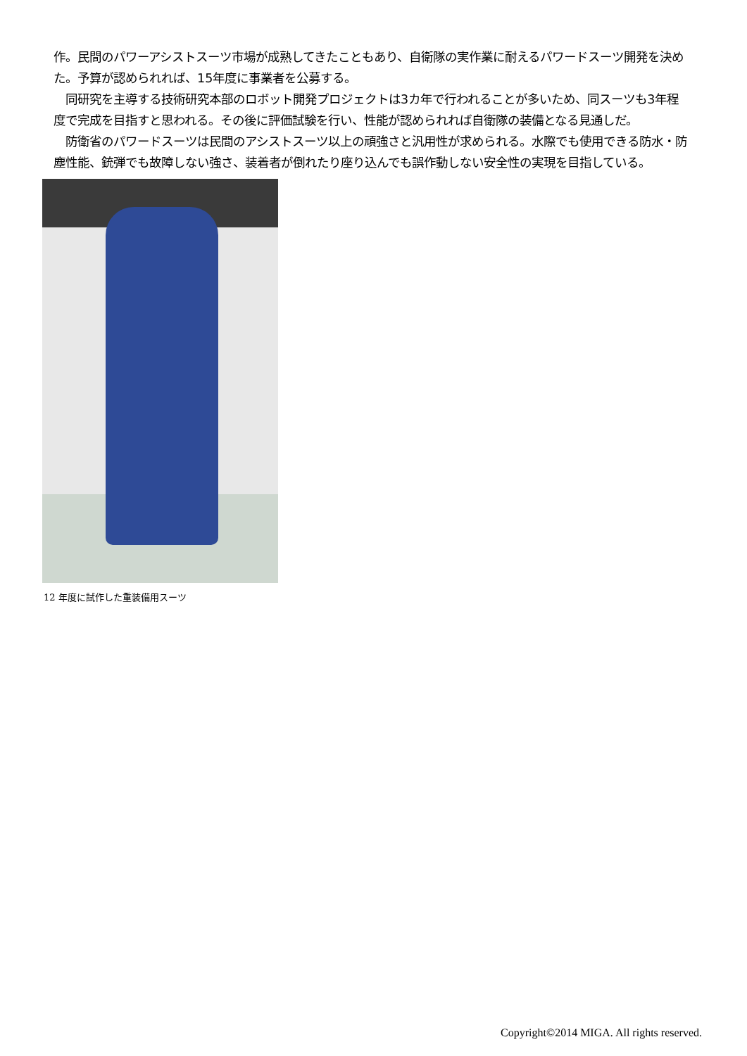作。民間のパワーアシストスーツ市場が成熟してきたこともあり、自衛隊の実作業に耐えるパワードスーツ開発を決めた。予算が認められれば、15年度に事業者を公募する。
　同研究を主導する技術研究本部のロボット開発プロジェクトは3カ年で行われることが多いため、同スーツも3年程度で完成を目指すと思われる。その後に評価試験を行い、性能が認められれば自衛隊の装備となる見通しだ。
　防衛省のパワードスーツは民間のアシストスーツ以上の頑強さと汎用性が求められる。水際でも使用できる防水・防塵性能、銃弾でも故障しない強さ、装着者が倒れたり座り込んでも誤作動しない安全性の実現を目指している。
12 年度に試作した重装備用スーツ
Copyright©2014 MIGA. All rights reserved.